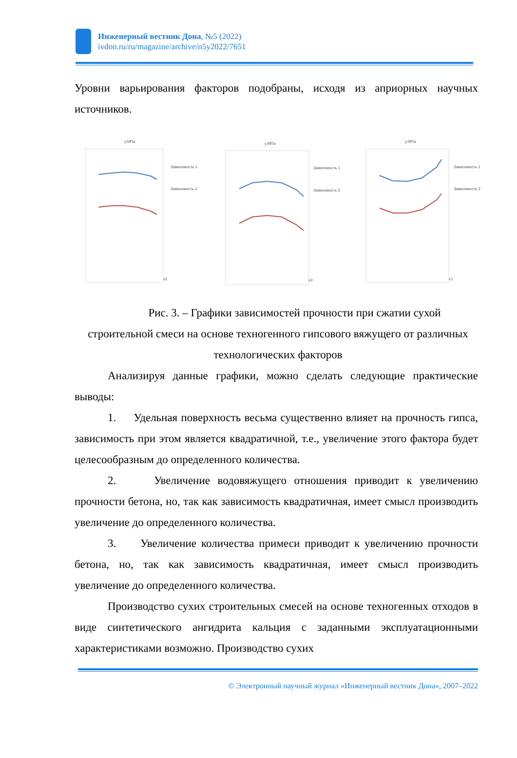Инженерный вестник Дона, №5 (2022)
ivdon.ru/ru/magazine/archive/n5y2022/7651
Уровни варьирования факторов подобраны, исходя из априорных научных источников.
y,МПа
Зависимость 1
Зависимость 2
x2
y,МПа
Зависимость 1
Зависимость 2
x3
y,МПа
Зависимость 1
Зависимость 2
x1
Рис. 3. – Графики зависимостей прочности при сжатии сухой строительной смеси на основе техногенного гипсового вяжущего от различных технологических факторов
Анализируя данные графики, можно сделать следующие практические выводы:
1. Удельная поверхность весьма существенно влияет на прочность гипса, зависимость при этом является квадратичной, т.е., увеличение этого фактора будет целесообразным до определенного количества.
2. Увеличение водовяжущего отношения приводит к увеличению прочности бетона, но, так как зависимость квадратичная, имеет смысл производить увеличение до определенного количества.
3. Увеличение количества примеси приводит к увеличению прочности бетона, но, так как зависимость квадратичная, имеет смысл производить увеличение до определенного количества.
Производство сухих строительных смесей на основе техногенных отходов в виде синтетического ангидрита кальция с заданными эксплуатационными характеристиками возможно. Производство сухих
© Электронный научный журнал «Инженерный вестник Дона», 2007–2022